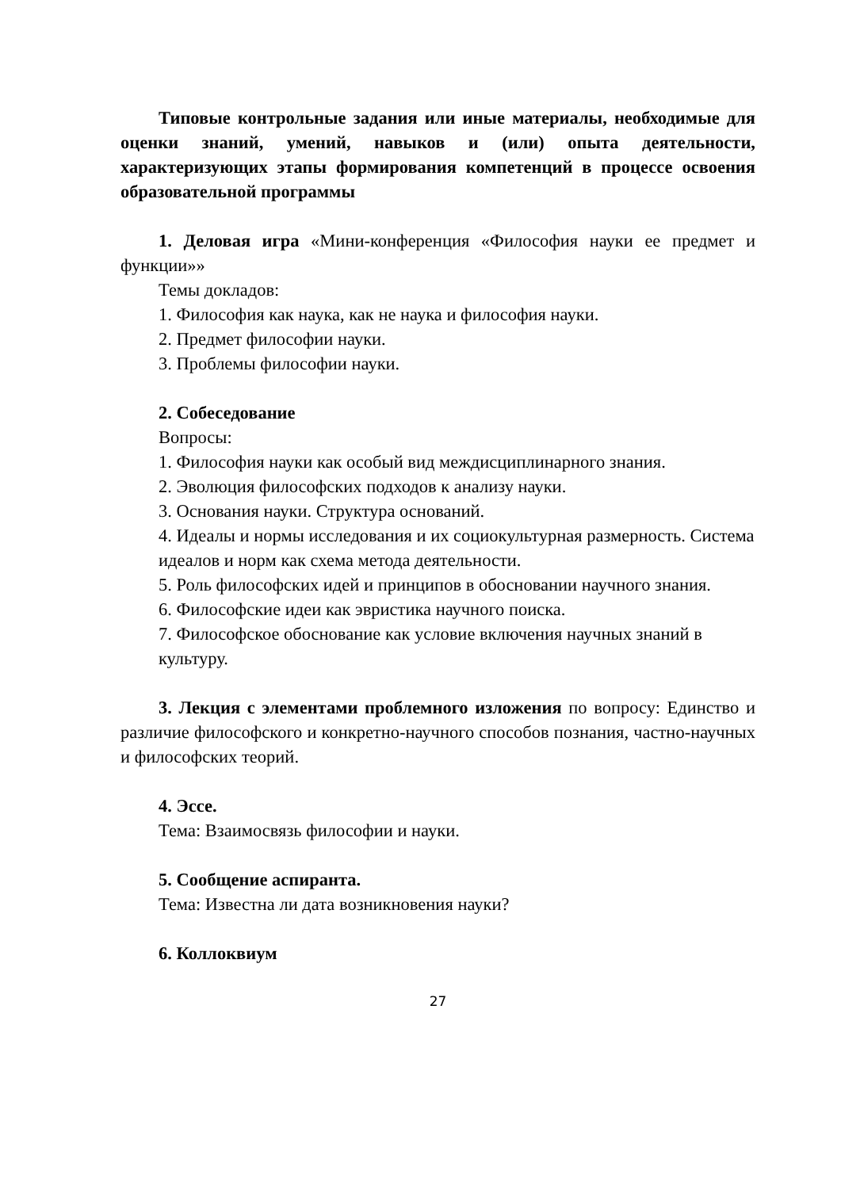Типовые контрольные задания или иные материалы, необходимые для оценки знаний, умений, навыков и (или) опыта деятельности, характеризующих этапы формирования компетенций в процессе освоения образовательной программы
1. Деловая игра «Мини-конференция «Философия науки ее предмет и функции»»
Темы докладов:
1. Философия как наука, как не наука и философия науки.
2. Предмет философии науки.
3. Проблемы философии науки.
2. Собеседование
Вопросы:
1. Философия науки как особый вид междисциплинарного знания.
2. Эволюция философских подходов к анализу науки.
3. Основания науки. Структура оснований.
4. Идеалы и нормы исследования и их социокультурная размерность. Система идеалов и норм как схема метода деятельности.
5. Роль философских идей и принципов в обосновании научного знания.
6. Философские идеи как эвристика научного поиска.
7. Философское обоснование как условие включения научных знаний в культуру.
3. Лекция с элементами проблемного изложения по вопросу: Единство и различие философского и конкретно-научного способов познания, частно-научных и философских теорий.
4. Эссе.
Тема: Взаимосвязь философии и науки.
5. Сообщение аспиранта.
Тема: Известна ли дата возникновения науки?
6. Коллоквиум
27